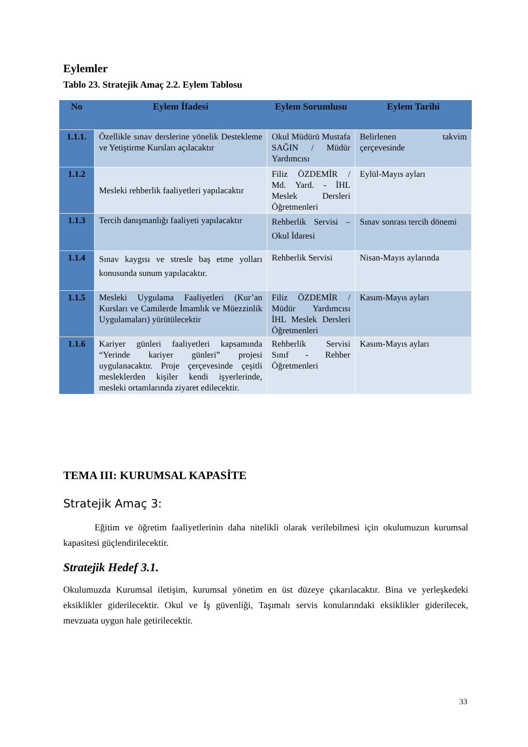Eylemler
Tablo 23. Stratejik Amaç 2.2. Eylem Tablosu
| No | Eylem İfadesi | Eylem Sorumlusu | Eylem Tarihi |
| --- | --- | --- | --- |
| 1.1.1. | Özellikle sınav derslerine yönelik Destekleme ve Yetiştirme Kursları açılacaktır | Okul Müdürü Mustafa SAĞIN / Müdür Yardımcısı | Belirlenen takvim çerçevesinde |
| 1.1.2 | Mesleki rehberlik faaliyetleri yapılacaktır | Filiz ÖZDEMİR / Md. Yard. - İHL Meslek Dersleri Öğretmenleri | Eylül-Mayıs ayları |
| 1.1.3 | Tercih danışmanlığı faaliyeti yapılacaktır | Rehberlik Servisi – Okul İdaresi | Sınav sonrası tercih dönemi |
| 1.1.4 | Sınav kaygısı ve stresle baş etme yolları konusunda sunum yapılacaktır. | Rehberlik Servisi | Nisan-Mayıs aylarında |
| 1.1.5 | Mesleki Uygulama Faaliyetleri (Kur’an Kursları ve Camilerde İmamlık ve Müezzinlik Uygulamaları) yürütülecektir | Filiz ÖZDEMİR / Müdür Yardımcısı İHL Meslek Dersleri Öğretmenleri | Kasım-Mayıs ayları |
| 1.1.6 | Kariyer günleri faaliyetleri kapsamında “Yerinde kariyer günleri” projesi uygulanacaktır. Proje çerçevesinde çeşitli mesleklerden kişiler kendi işyerlerinde, mesleki ortamlarında ziyaret edilecektir. | Rehberlik Servisi Sınıf - Rehber Öğretmenleri | Kasım-Mayıs ayları |
TEMA III: KURUMSAL KAPASİTE
Stratejik Amaç 3:
Eğitim ve öğretim faaliyetlerinin daha nitelikli olarak verilebilmesi için okulumuzun kurumsal kapasitesi güçlendirilecektir.
Stratejik Hedef 3.1.
Okulumuzda Kurumsal iletişim, kurumsal yönetim en üst düzeye çıkarılacaktır. Bina ve yerleşkedeki eksiklikler giderilecektir. Okul ve İş güvenliği, Taşımalı servis konularındaki eksiklikler giderilecek, mevzuata uygun hale getirilecektir.
33